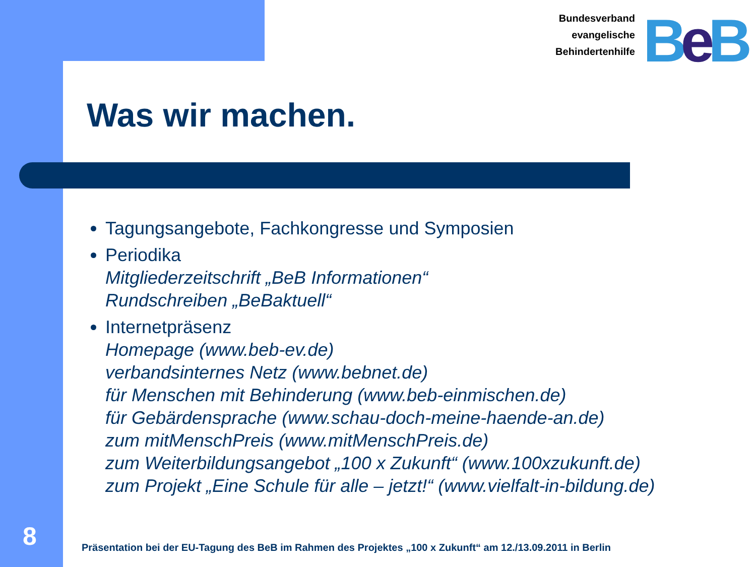Bundesverband
evangelische
Behindertenhilfe
BeB
Was wir machen.
Tagungsangebote, Fachkongresse und Symposien
Periodika
Mitgliederzeitschrift „BeB Informationen“
Rundschreiben „BeBaktuell“
Internetpräsenz
Homepage (www.beb-ev.de)
verbandsinternes Netz (www.bebnet.de)
für Menschen mit Behinderung (www.beb-einmischen.de)
für Gebärdensprache (www.schau-doch-meine-haende-an.de)
zum mitMenschPreis (www.mitMenschPreis.de)
zum Weiterbildungsangebot „100 x Zukunft“ (www.100xzukunft.de)
zum Projekt „Eine Schule für alle – jetzt!“ (www.vielfalt-in-bildung.de)
8
Präsentation bei der EU-Tagung des BeB im Rahmen des Projektes „100 x Zukunft“ am 12./13.09.2011 in Berlin